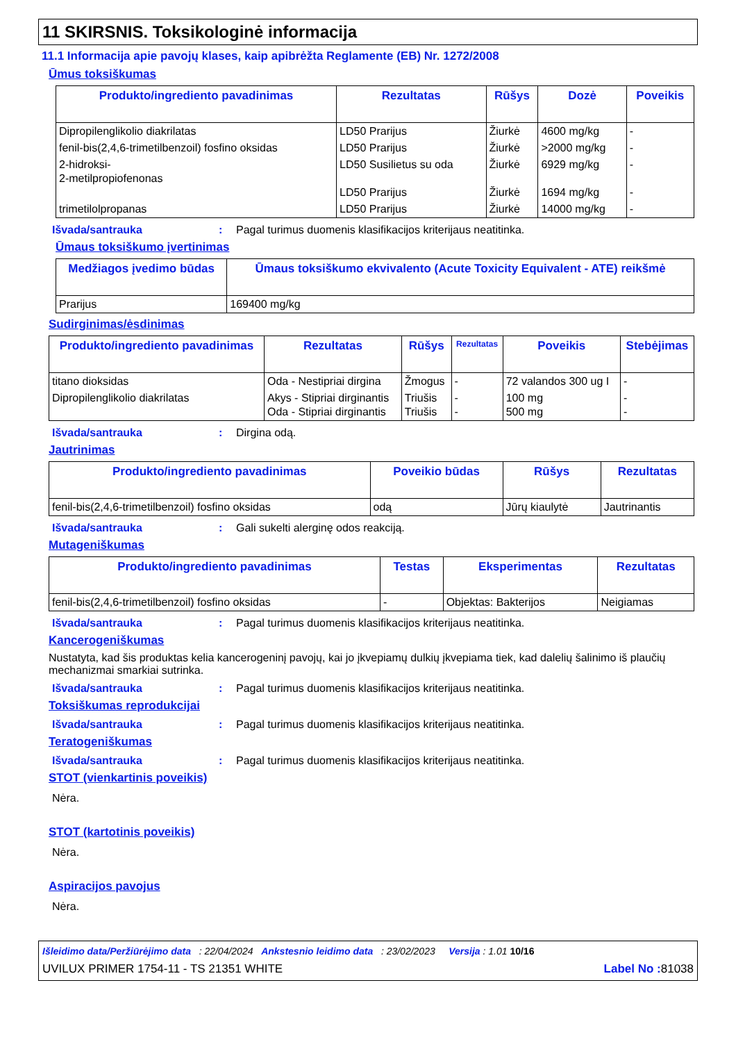11 SKIRSNIS. Toksikologinė informacija
11.1 Informacija apie pavojų klases, kaip apibrėžta Reglamente (EB) Nr. 1272/2008
Ūmus toksiškumas
| Produkto/ingrediento pavadinimas | Rezultatas | Rūšys | Dozė | Poveikis |
| --- | --- | --- | --- | --- |
| Dipropilenglikolio diakrilatas | LD50 Prarijus | Žiurkė | 4600 mg/kg | - |
| fenil-bis(2,4,6-trimetilbenzoil) fosfino oksidas | LD50 Prarijus | Žiurkė | >2000 mg/kg | - |
| 2-hidroksi- 2-metilpropiofenonas | LD50 Susilietus su oda LD50 Prarijus | Žiurkė Žiurkė | 6929 mg/kg 1694 mg/kg | - - |
| trimetilolpropanas | LD50 Prarijus | Žiurkė | 14000 mg/kg | - |
Išvada/santrauka: Pagal turimus duomenis klasifikacijos kriterijaus neatitinka.
Ūmaus toksiškumo įvertinimas
| Medžiagos įvedimo būdas | Ūmaus toksiškumo ekvivalento (Acute Toxicity Equivalent - ATE) reikšmė |
| --- | --- |
| Prarijus | 169400 mg/kg |
Sudirginimas/ėsdinimas
| Produkto/ingrediento pavadinimas | Rezultatas | Rūšys | Rezultatas | Poveikis | Stebėjimas |
| --- | --- | --- | --- | --- | --- |
| titano dioksidas | Oda - Nestipriai dirgina | Žmogus | - | 72 valandos 300 ug I | - |
| Dipropilenglikolio diakrilatas | Akys - Stipriai dirginantis Oda - Stipriai dirginantis | Triušis Triušis | - - | 100 mg 500 mg | - - |
Išvada/santrauka: Dirgina odą.
Jautrinimas
| Produkto/ingrediento pavadinimas | Poveikio būdas | Rūšys | Rezultatas |
| --- | --- | --- | --- |
| fenil-bis(2,4,6-trimetilbenzoil) fosfino oksidas | odą | Jūrų kiaulytė | Jautrinantis |
Išvada/santrauka: Gali sukelti alerginę odos reakciją.
Mutageniškumas
| Produkto/ingrediento pavadinimas | Testas | Eksperimentas | Rezultatas |
| --- | --- | --- | --- |
| fenil-bis(2,4,6-trimetilbenzoil) fosfino oksidas | - | Objektas: Bakterijos | Neigiamas |
Išvada/santrauka: Pagal turimus duomenis klasifikacijos kriterijaus neatitinka.
Kancerogeniškumas
Nustatyta, kad šis produktas kelia kancerogeninį pavojų, kai jo įkvepiamų dulkių įkvepiama tiek, kad dalelių šalinimo iš plaučių mechanizmai smarkiai sutrinka.
Išvada/santrauka: Pagal turimus duomenis klasifikacijos kriterijaus neatitinka.
Toksiškumas reprodukcijai
Išvada/santrauka: Pagal turimus duomenis klasifikacijos kriterijaus neatitinka.
Teratogeniškumas
Išvada/santrauka: Pagal turimus duomenis klasifikacijos kriterijaus neatitinka.
STOT (vienkartinis poveikis)
Nėra.
STOT (kartotinis poveikis)
Nėra.
Aspiracijos pavojus
Nėra.
Išleidimo data/Peržiūrėjimo data : 22/04/2024 Ankstesnio leidimo data : 23/02/2023 Versija : 1.01 10/16
UVILUX PRIMER 1754-11 - TS 21351 WHITE Label No : 81038